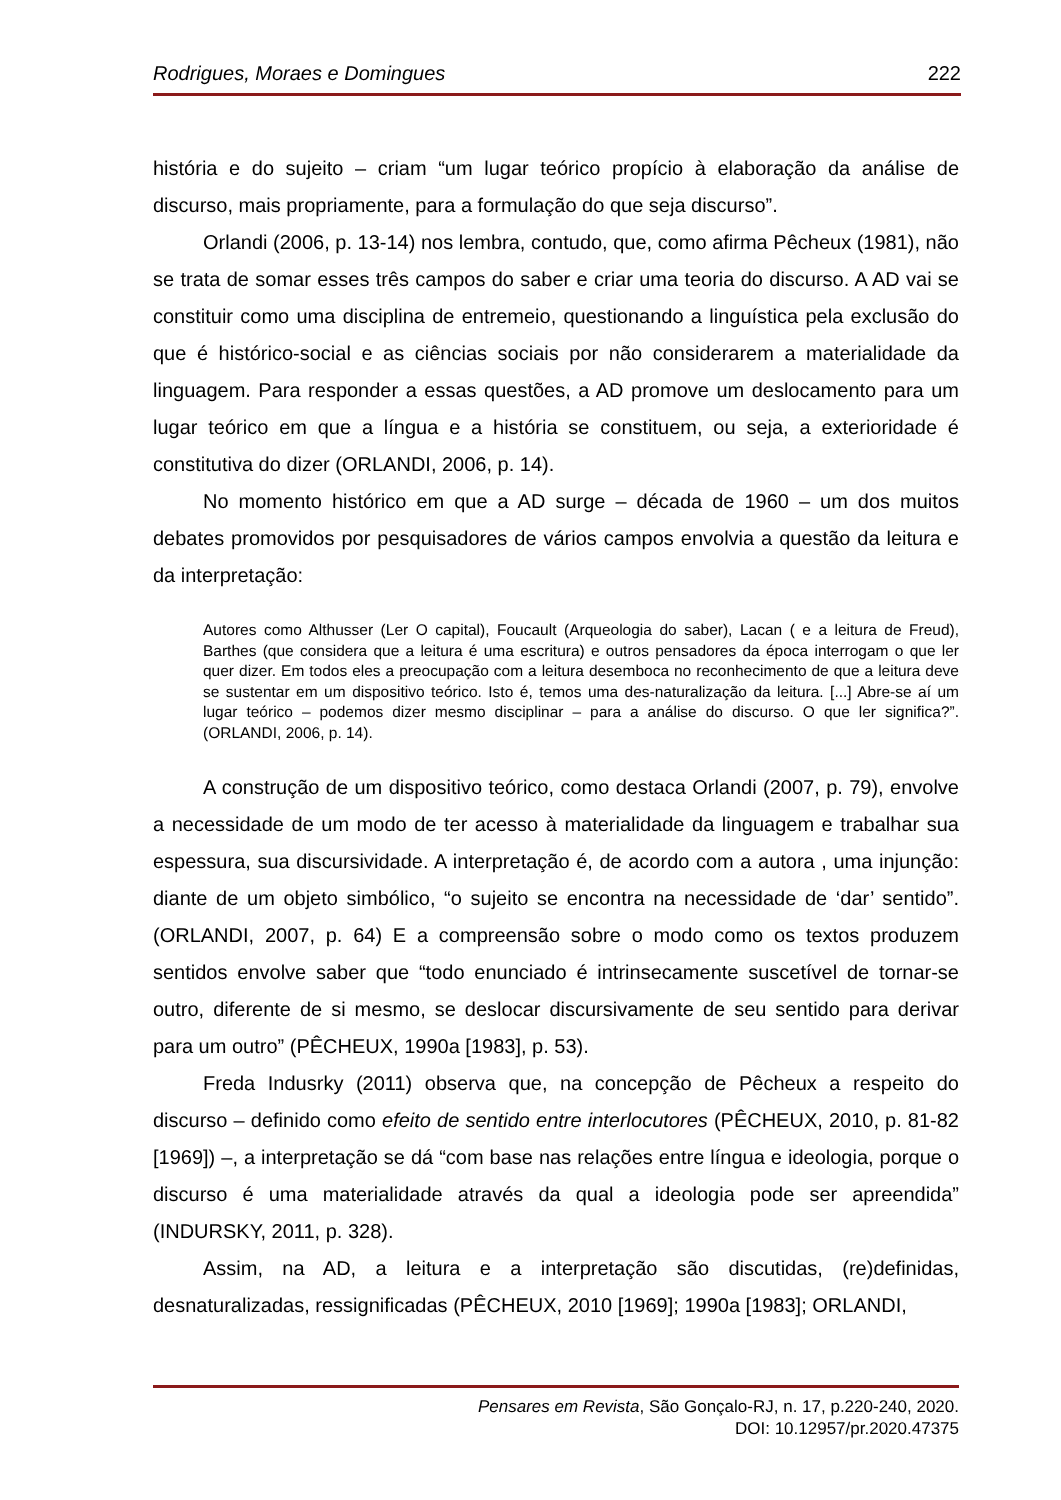Rodrigues, Moraes e Domingues 222
história e do sujeito – criam “um lugar teórico propício à elaboração da análise de discurso, mais propriamente, para a formulação do que seja discurso”.
Orlandi (2006, p. 13-14) nos lembra, contudo, que, como afirma Pêcheux (1981), não se trata de somar esses três campos do saber e criar uma teoria do discurso. A AD vai se constituir como uma disciplina de entremeio, questionando a linguística pela exclusão do que é histórico-social e as ciências sociais por não considerarem a materialidade da linguagem. Para responder a essas questões, a AD promove um deslocamento para um lugar teórico em que a língua e a história se constituem, ou seja, a exterioridade é constitutiva do dizer (ORLANDI, 2006, p. 14).
No momento histórico em que a AD surge – década de 1960 – um dos muitos debates promovidos por pesquisadores de vários campos envolvia a questão da leitura e da interpretação:
Autores como Althusser (Ler O capital), Foucault (Arqueologia do saber), Lacan ( e a leitura de Freud), Barthes (que considera que a leitura é uma escritura) e outros pensadores da época interrogam o que ler quer dizer. Em todos eles a preocupação com a leitura desemboca no reconhecimento de que a leitura deve se sustentar em um dispositivo teórico. Isto é, temos uma des-naturalização da leitura. [...] Abre-se aí um lugar teórico – podemos dizer mesmo disciplinar – para a análise do discurso. O que ler significa?”. (ORLANDI, 2006, p. 14).
A construção de um dispositivo teórico, como destaca Orlandi (2007, p. 79), envolve a necessidade de um modo de ter acesso à materialidade da linguagem e trabalhar sua espessura, sua discursividade. A interpretação é, de acordo com a autora , uma injunção: diante de um objeto simbólico, “o sujeito se encontra na necessidade de ‘dar’ sentido”.(ORLANDI, 2007, p. 64) E a compreensão sobre o modo como os textos produzem sentidos envolve saber que “todo enunciado é intrinsecamente suscetível de tornar-se outro, diferente de si mesmo, se deslocar discursivamente de seu sentido para derivar para um outro” (PÊCHEUX, 1990a [1983], p. 53).
Freda Indusrky (2011) observa que, na concepção de Pêcheux a respeito do discurso – definido como efeito de sentido entre interlocutores (PÊCHEUX, 2010, p. 81-82 [1969]) –, a interpretação se dá “com base nas relações entre língua e ideologia, porque o discurso é uma materialidade através da qual a ideologia pode ser apreendida” (INDURSKY, 2011, p. 328).
Assim, na AD, a leitura e a interpretação são discutidas, (re)definidas, desnaturalizadas, ressignificadas (PÊCHEUX, 2010 [1969]; 1990a [1983]; ORLANDI,
Pensares em Revista, São Gonçalo-RJ, n. 17, p.220-240, 2020.
DOI: 10.12957/pr.2020.47375